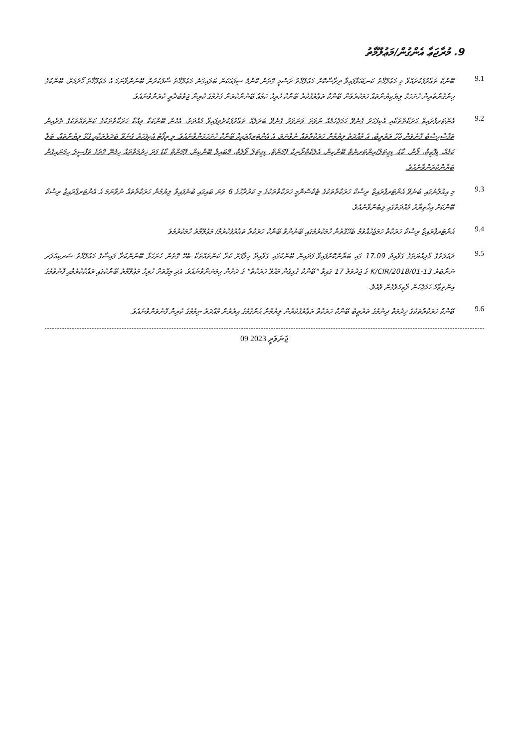9. މުރާޖަޢާ އެންގުން/މަޢުލޫމާތު
9.1
ބޭންކް ތަޢާރުފުކުރައްވާ މި މަޢުލޫމާތު ކަނޑައަޅާފައިވާ ދިރާސާކޮށް މަޢުލޫމާތު ރަސްމީ ގޮތުން ކޮންމެ ސިފައަކުން ބަލައިގަނެ މަޢުލޫމާތު ސާފުކުރުން ބޭނުންވާނަމަ އެ މަޢުލޫމާތު ހޯދުމަށް، ބޭންކުގެ ހިންގުންތެރިން ހުށަހަޅާ ލިޔެކިޔުންތައް ހަމަކުރެވެން ބޭންކް ތަޢާރުފުކުރާ ބޭންކް ހުރިހާ ކަމެއް ބޭނުންކުރަން ފެށުމުގެ ކުރިން ޖަވާބުދާރީ ކުރަންވާނެއެވެ.
9.2
އެންޓަރޕްރައިޒް ހަރަކާތްތަކާއި އެކިފަހަރު ގެނެވޭ ހަމަޖެހުމެއް ނުވަތަ ވަނަވަރު ގެނެވޭ ބަދަލެއް ތަޢާރުފުކުރެވިފައިވާ މުއްދަތު، އެހެން ބޭންކަކާ ވިއްކާ ހަރަކާތްތަކުގެ ކަންތައްތަކުގެ ތެރެއިން ތަފާސްހިސާބު ފޮނުވަން ޖެހޭ ތަރުތީބު، އެ މުއްދަތު ލިޔުމުން ހަރަކާތްތައް ނުވާނަމަ، އެ އެންޓަރޕްރައިޒް ބޭންކް ހުށަހަޅަންވާނެއެވެ. މި ރިޕޯޓު އެކިފަހަރު ގެނެވޭ ބަދަލުތަކާއި ގުޅޭ ލިޔުންތައް، ބަލާ ކަމެއް، ޑިޕޮޒިޓް، ލޯން، ކާޑު، ޑިޖިޓަލް/އިންޓަރނެޓް ބޭންކިން، އެލެކްޓްރޯނިކް ޕޭމަންޓް، ޑިޖިޓަލް ވޯލެޓް، މޮބައިލް ބޭންކިން، ޕޭމަންޓް ކާޑު ފަދަ ޚިދުމަތްތައް ހިމެނޭ ގޮތުގެ ތަފްސީލު ހިމަނައިގެން ބަޔާންކުރަންވާނެއެވެ.
9.3
މި އިޢުލާނުގައި ބުނެވޭ އެންޓަރޕްރައިޒް ރިސްކް ހަރަކާތްތަކުގެ ޓެކްސޮނޮމީ ހަރަކާތްތަކުގެ މި ކަރުދާހުގެ 6 ވަނަ ބައިގައި ބުނެފައިވާ ލިޔުމުން ހަރަކާތްތައް ނުވާނަމަ އެ އެންޓަރޕްރައިޒް ރިސްކް ބޭންކަށް އިޚްތިޔާރު މުއްދަތުގައި ލިބެންވާނެއެވެ.
9.4
އެންޓަރޕްރައިޒް ރިސްކް ހަރަކާތް ހަމަޖެހުއްވުމާ ބެހޭގޮތުން ހާމަކުރުމުގައި ބޭނުންވާ ބޭންކް ހަރަކާތް ތަޢާރުފުކުރުމާ/ މަޢުލޫމާތު ހާމަކުރުމެވެ
9.5
ދައުލަތުގެ މާލިއްޔަތުގެ ގަވާއިދު 17.09 ގައި ބަޔާންކޮށްފައިވާ ފަދައިން ބޭންކުގައި ގަވާއިދާ ޚިލާފަށް ކުރާ ކަންތައްތަކާ ބެހޭ ގޮތުން ހުށަހަޅާ ބޭނުންކުރާ ފައިސާގެ މަޢުލޫމާތު ސަރކިއުލަރ ނަންބަރު 13-K/CIR/2018/01 ގެ ޖަދުވަލު 17 ގައިވާ "ބޭންކާ ގުޅިގެން މައުލޫ ހަރަކާތާ" ގެ ދަށުން ހިމަނަންވާނެއެވެ. އަދި މިގޮތަށް ހުރިހާ މަޢުލޫމާތު ބޭންކުގައި ރައްކާކުރުމާއި ފޮނުވުމުގެ އިންތިޒާމު ހަމަޖެހުން ލާޒިމުވެގެން ވެއެވެ.
9.6
ބޭންކް ހަރަކާތްތަކުގެ ޚިދުމަތް ދިނުމުގެ ތަރުތީބު ބޭންކް ހަރަކާތް ތަޢާރުފުކުރުން ލިޔުމުން އެންގުމުގެ އިތުރުން މުއްދަތު ނިމުމުގެ ކުރިން ފޮނުވަންވާނެއެވެ.
09 ޖަނަވަރީ 2023